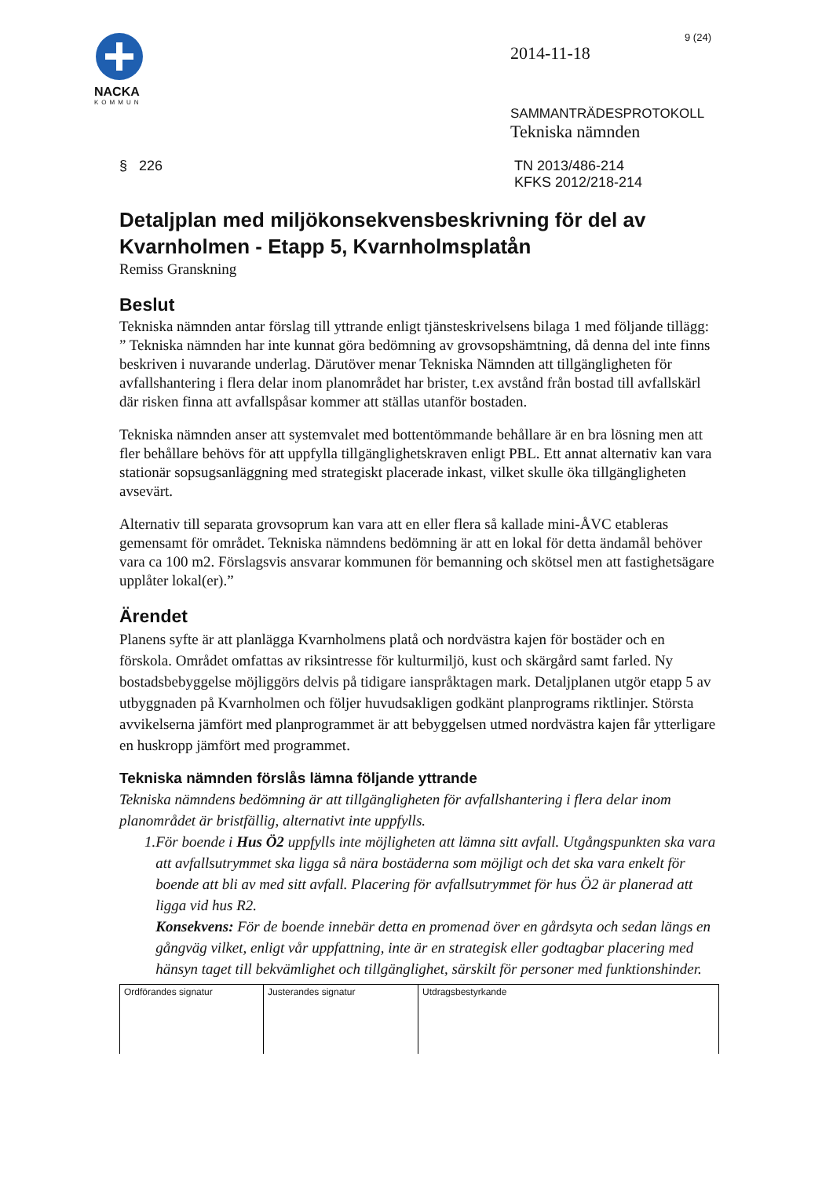NACKA
KOMMUN
9 (24)
2014-11-18
SAMMANTRÄDESPROTOKOLL
Tekniska nämnden
§ 226 TN 2013/486-214
KFKS 2012/218-214
Detaljplan med miljökonsekvensbeskrivning för del av Kvarnholmen - Etapp 5, Kvarnholmsplatån
Remiss Granskning
Beslut
Tekniska nämnden antar förslag till yttrande enligt tjänsteskrivelsens bilaga 1 med följande tillägg:
” Tekniska nämnden har inte kunnat göra bedömning av grovsopshämtning, då denna del inte finns beskriven i nuvarande underlag. Därutöver menar Tekniska Nämnden att tillgängligheten för avfallshantering i flera delar inom planområdet har brister, t.ex avstånd från bostad till avfallskärl där risken finna att avfallspåsar kommer att ställas utanför bostaden.
Tekniska nämnden anser att systemvalet med bottentömmande behållare är en bra lösning men att fler behållare behövs för att uppfylla tillgänglighetskraven enligt PBL. Ett annat alternativ kan vara stationär sopsugsanläggning med strategiskt placerade inkast, vilket skulle öka tillgängligheten avsevärt.
Alternativ till separata grovsoprum kan vara att en eller flera så kallade mini-ÅVC etableras gemensamt för området. Tekniska nämndens bedömning är att en lokal för detta ändamål behöver vara ca 100 m2. Förslagsvis ansvarar kommunen för bemanning och skötsel men att fastighetsägare upplåter lokal(er).”
Ärendet
Planens syfte är att planlägga Kvarnholmens platå och nordvästra kajen för bostäder och en förskola. Området omfattas av riksintresse för kulturmiljö, kust och skärgård samt farled. Ny bostadsbebyggelse möjliggörs delvis på tidigare ianspråktagen mark. Detaljplanen utgör etapp 5 av utbyggnaden på Kvarnholmen och följer huvudsakligen godkänt planprograms riktlinjer. Största avvikelserna jämfört med planprogrammet är att bebyggelsen utmed nordvästra kajen får ytterligare en huskropp jämfört med programmet.
Tekniska nämnden förslås lämna följande yttrande
Tekniska nämndens bedömning är att tillgängligheten för avfallshantering i flera delar inom planområdet är bristfällig, alternativt inte uppfylls.
1. För boende i Hus Ö2 uppfylls inte möjligheten att lämna sitt avfall. Utgångspunkten ska vara att avfallsutrymmet ska ligga så nära bostäderna som möjligt och det ska vara enkelt för boende att bli av med sitt avfall. Placering för avfallsutrymmet för hus Ö2 är planerad att ligga vid hus R2.
Konsekvens: För de boende innebär detta en promenad över en gårdsyta och sedan längs en gångväg vilket, enligt vår uppfattning, inte är en strategisk eller godtagbar placering med hänsyn taget till bekvämlighet och tillgänglighet, särskilt för personer med funktionshinder.
| Ordförandes signatur | Justerandes signatur | Utdragsbestyrkande |